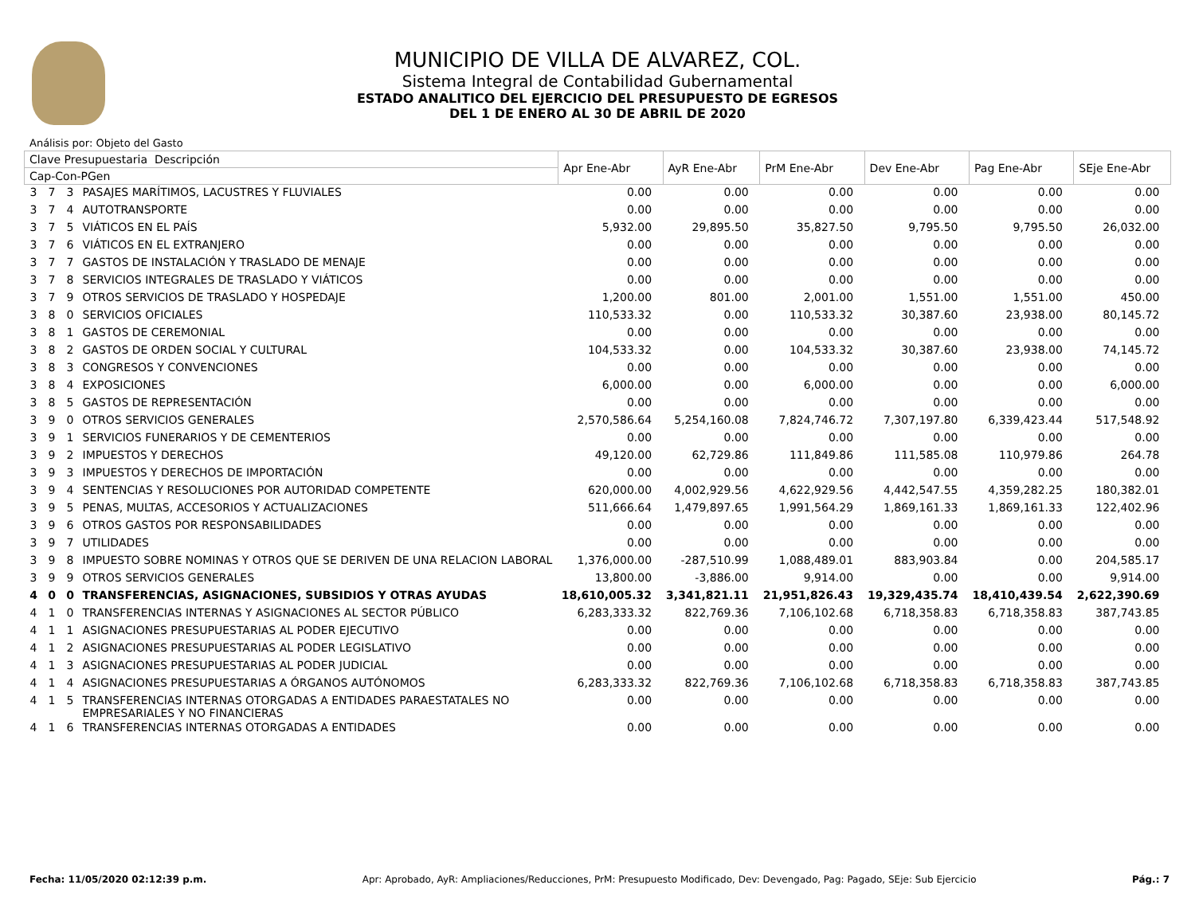MUNICIPIO DE VILLA DE ALVAREZ, COL.
Sistema Integral de Contabilidad Gubernamental
ESTADO ANALITICO DEL EJERCICIO DEL PRESUPUESTO DE EGRESOS
DEL 1 DE ENERO AL 30 DE ABRIL DE 2020
Análisis por: Objeto del Gasto
| Clave Presupuestaria Descripción | | | | Apr Ene-Abr | AyR Ene-Abr | PrM Ene-Abr | Dev Ene-Abr | Pag Ene-Abr | SEje Ene-Abr |
| --- | --- | --- | --- | --- | --- | --- | --- | --- | --- |
| Cap-Con-PGen | | | | | | | | | |
| 3 | 7 | 3 | PASAJES MARÍTIMOS, LACUSTRES Y FLUVIALES | 0.00 | 0.00 | 0.00 | 0.00 | 0.00 | 0.00 |
| 3 | 7 | 4 | AUTOTRANSPORTE | 0.00 | 0.00 | 0.00 | 0.00 | 0.00 | 0.00 |
| 3 | 7 | 5 | VIÁTICOS EN EL PAÍS | 5,932.00 | 29,895.50 | 35,827.50 | 9,795.50 | 9,795.50 | 26,032.00 |
| 3 | 7 | 6 | VIÁTICOS EN EL EXTRANJERO | 0.00 | 0.00 | 0.00 | 0.00 | 0.00 | 0.00 |
| 3 | 7 | 7 | GASTOS DE INSTALACIÓN Y TRASLADO DE MENAJE | 0.00 | 0.00 | 0.00 | 0.00 | 0.00 | 0.00 |
| 3 | 7 | 8 | SERVICIOS INTEGRALES DE TRASLADO Y VIÁTICOS | 0.00 | 0.00 | 0.00 | 0.00 | 0.00 | 0.00 |
| 3 | 7 | 9 | OTROS SERVICIOS DE TRASLADO Y HOSPEDAJE | 1,200.00 | 801.00 | 2,001.00 | 1,551.00 | 1,551.00 | 450.00 |
| 3 | 8 | 0 | SERVICIOS OFICIALES | 110,533.32 | 0.00 | 110,533.32 | 30,387.60 | 23,938.00 | 80,145.72 |
| 3 | 8 | 1 | GASTOS DE CEREMONIAL | 0.00 | 0.00 | 0.00 | 0.00 | 0.00 | 0.00 |
| 3 | 8 | 2 | GASTOS DE ORDEN SOCIAL Y CULTURAL | 104,533.32 | 0.00 | 104,533.32 | 30,387.60 | 23,938.00 | 74,145.72 |
| 3 | 8 | 3 | CONGRESOS Y CONVENCIONES | 0.00 | 0.00 | 0.00 | 0.00 | 0.00 | 0.00 |
| 3 | 8 | 4 | EXPOSICIONES | 6,000.00 | 0.00 | 6,000.00 | 0.00 | 0.00 | 6,000.00 |
| 3 | 8 | 5 | GASTOS DE REPRESENTACIÓN | 0.00 | 0.00 | 0.00 | 0.00 | 0.00 | 0.00 |
| 3 | 9 | 0 | OTROS SERVICIOS GENERALES | 2,570,586.64 | 5,254,160.08 | 7,824,746.72 | 7,307,197.80 | 6,339,423.44 | 517,548.92 |
| 3 | 9 | 1 | SERVICIOS FUNERARIOS Y DE CEMENTERIOS | 0.00 | 0.00 | 0.00 | 0.00 | 0.00 | 0.00 |
| 3 | 9 | 2 | IMPUESTOS Y DERECHOS | 49,120.00 | 62,729.86 | 111,849.86 | 111,585.08 | 110,979.86 | 264.78 |
| 3 | 9 | 3 | IMPUESTOS Y DERECHOS DE IMPORTACIÓN | 0.00 | 0.00 | 0.00 | 0.00 | 0.00 | 0.00 |
| 3 | 9 | 4 | SENTENCIAS Y RESOLUCIONES POR AUTORIDAD COMPETENTE | 620,000.00 | 4,002,929.56 | 4,622,929.56 | 4,442,547.55 | 4,359,282.25 | 180,382.01 |
| 3 | 9 | 5 | PENAS, MULTAS, ACCESORIOS Y ACTUALIZACIONES | 511,666.64 | 1,479,897.65 | 1,991,564.29 | 1,869,161.33 | 1,869,161.33 | 122,402.96 |
| 3 | 9 | 6 | OTROS GASTOS POR RESPONSABILIDADES | 0.00 | 0.00 | 0.00 | 0.00 | 0.00 | 0.00 |
| 3 | 9 | 7 | UTILIDADES | 0.00 | 0.00 | 0.00 | 0.00 | 0.00 | 0.00 |
| 3 | 9 | 8 | IMPUESTO SOBRE NOMINAS Y OTROS QUE SE DERIVEN DE UNA RELACION LABORAL | 1,376,000.00 | -287,510.99 | 1,088,489.01 | 883,903.84 | 0.00 | 204,585.17 |
| 3 | 9 | 9 | OTROS SERVICIOS GENERALES | 13,800.00 | -3,886.00 | 9,914.00 | 0.00 | 0.00 | 9,914.00 |
| 4 | 0 | 0 | TRANSFERENCIAS, ASIGNACIONES, SUBSIDIOS Y OTRAS AYUDAS | 18,610,005.32 | 3,341,821.11 | 21,951,826.43 | 19,329,435.74 | 18,410,439.54 | 2,622,390.69 |
| 4 | 1 | 0 | TRANSFERENCIAS INTERNAS Y ASIGNACIONES AL SECTOR PÚBLICO | 6,283,333.32 | 822,769.36 | 7,106,102.68 | 6,718,358.83 | 6,718,358.83 | 387,743.85 |
| 4 | 1 | 1 | ASIGNACIONES PRESUPUESTARIAS AL PODER EJECUTIVO | 0.00 | 0.00 | 0.00 | 0.00 | 0.00 | 0.00 |
| 4 | 1 | 2 | ASIGNACIONES PRESUPUESTARIAS AL PODER LEGISLATIVO | 0.00 | 0.00 | 0.00 | 0.00 | 0.00 | 0.00 |
| 4 | 1 | 3 | ASIGNACIONES PRESUPUESTARIAS AL PODER JUDICIAL | 0.00 | 0.00 | 0.00 | 0.00 | 0.00 | 0.00 |
| 4 | 1 | 4 | ASIGNACIONES PRESUPUESTARIAS A ÓRGANOS AUTÓNOMOS | 6,283,333.32 | 822,769.36 | 7,106,102.68 | 6,718,358.83 | 6,718,358.83 | 387,743.85 |
| 4 | 1 | 5 | TRANSFERENCIAS INTERNAS OTORGADAS A ENTIDADES PARAESTATALES NO EMPRESARIALES Y NO FINANCIERAS | 0.00 | 0.00 | 0.00 | 0.00 | 0.00 | 0.00 |
| 4 | 1 | 6 | TRANSFERENCIAS INTERNAS OTORGADAS A ENTIDADES | 0.00 | 0.00 | 0.00 | 0.00 | 0.00 | 0.00 |
Fecha: 11/05/2020 02:12:39 p.m. Apr: Aprobado, AyR: Ampliaciones/Reducciones, PrM: Presupuesto Modificado, Dev: Devengado, Pag: Pagado, SEje: Sub Ejercicio Pág.: 7